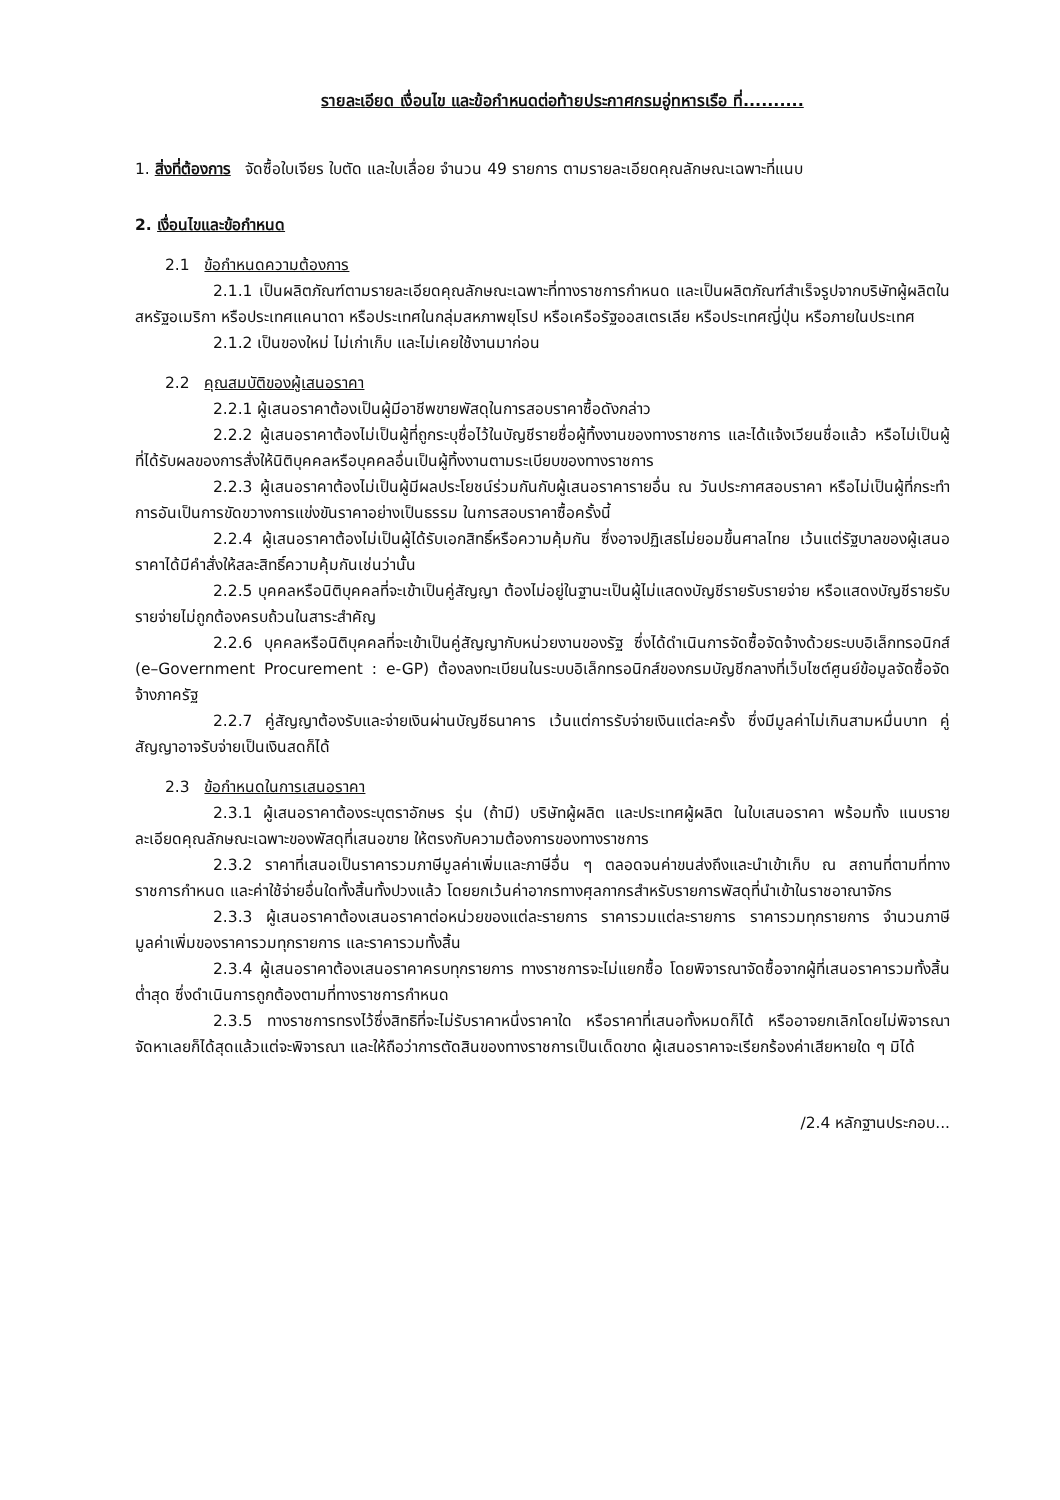รายละเอียด เงื่อนไข และข้อกำหนดต่อท้ายประกาศกรมอู่ทหารเรือ ที่..........
1. สิ่งที่ต้องการ จัดซื้อใบเจียร ใบตัด และใบเลื่อย จำนวน 49 รายการ ตามรายละเอียดคุณลักษณะเฉพาะที่แนบ
2. เงื่อนไขและข้อกำหนด
2.1 ข้อกำหนดความต้องการ
2.1.1 เป็นผลิตภัณฑ์ตามรายละเอียดคุณลักษณะเฉพาะที่ทางราชการกำหนด และเป็นผลิตภัณฑ์สำเร็จรูปจากบริษัทผู้ผลิตในสหรัฐอเมริกา หรือประเทศแคนาดา หรือประเทศในกลุ่มสหภาพยุโรป หรือเครือรัฐออสเตรเลีย หรือประเทศญี่ปุ่น หรือภายในประเทศ
2.1.2 เป็นของใหม่ ไม่เก่าเก็บ และไม่เคยใช้งานมาก่อน
2.2 คุณสมบัติของผู้เสนอราคา
2.2.1 ผู้เสนอราคาต้องเป็นผู้มีอาชีพขายพัสดุในการสอบราคาซื้อดังกล่าว
2.2.2 ผู้เสนอราคาต้องไม่เป็นผู้ที่ถูกระบุชื่อไว้ในบัญชีรายชื่อผู้ทิ้งงานของทางราชการ และได้แจ้งเวียนชื่อแล้ว หรือไม่เป็นผู้ที่ได้รับผลของการสั่งให้นิติบุคคลหรือบุคคลอื่นเป็นผู้ทิ้งงานตามระเบียบของทางราชการ
2.2.3 ผู้เสนอราคาต้องไม่เป็นผู้มีผลประโยชน์ร่วมกันกับผู้เสนอราคารายอื่น ณ วันประกาศสอบราคา หรือไม่เป็นผู้ที่กระทำการอันเป็นการขัดขวางการแข่งขันราคาอย่างเป็นธรรม ในการสอบราคาซื้อครั้งนี้
2.2.4 ผู้เสนอราคาต้องไม่เป็นผู้ได้รับเอกสิทธิ์หรือความคุ้มกัน ซึ่งอาจปฏิเสธไม่ยอมขึ้นศาลไทย เว้นแต่รัฐบาลของผู้เสนอราคาได้มีคำสั่งให้สละสิทธิ์ความคุ้มกันเช่นว่านั้น
2.2.5 บุคคลหรือนิติบุคคลที่จะเข้าเป็นคู่สัญญา ต้องไม่อยู่ในฐานะเป็นผู้ไม่แสดงบัญชีรายรับรายจ่าย หรือแสดงบัญชีรายรับรายจ่ายไม่ถูกต้องครบถ้วนในสาระสำคัญ
2.2.6 บุคคลหรือนิติบุคคลที่จะเข้าเป็นคู่สัญญากับหน่วยงานของรัฐ ซึ่งได้ดำเนินการจัดซื้อจัดจ้างด้วยระบบอิเล็กทรอนิกส์ (e–Government Procurement : e-GP) ต้องลงทะเบียนในระบบอิเล็กทรอนิกส์ของกรมบัญชีกลางที่เว็บไซต์ศูนย์ข้อมูลจัดซื้อจัดจ้างภาครัฐ
2.2.7 คู่สัญญาต้องรับและจ่ายเงินผ่านบัญชีธนาคาร เว้นแต่การรับจ่ายเงินแต่ละครั้ง ซึ่งมีมูลค่าไม่เกินสามหมื่นบาท คู่สัญญาอาจรับจ่ายเป็นเงินสดก็ได้
2.3 ข้อกำหนดในการเสนอราคา
2.3.1 ผู้เสนอราคาต้องระบุตราอักษร รุ่น (ถ้ามี) บริษัทผู้ผลิต และประเทศผู้ผลิต ในใบเสนอราคา พร้อมทั้ง แนบรายละเอียดคุณลักษณะเฉพาะของพัสดุที่เสนอขาย ให้ตรงกับความต้องการของทางราชการ
2.3.2 ราคาที่เสนอเป็นราคารวมภาษีมูลค่าเพิ่มและภาษีอื่น ๆ ตลอดจนค่าขนส่งถึงและนำเข้าเก็บ ณ สถานที่ตามที่ทางราชการกำหนด และค่าใช้จ่ายอื่นใดทั้งสิ้นทั้งปวงแล้ว โดยยกเว้นค่าอากรทางศุลกากรสำหรับรายการพัสดุที่นำเข้าในราชอาณาจักร
2.3.3 ผู้เสนอราคาต้องเสนอราคาต่อหน่วยของแต่ละรายการ ราคารวมแต่ละรายการ ราคารวมทุกรายการ จำนวนภาษีมูลค่าเพิ่มของราคารวมทุกรายการ และราคารวมทั้งสิ้น
2.3.4 ผู้เสนอราคาต้องเสนอราคาครบทุกรายการ ทางราชการจะไม่แยกซื้อ โดยพิจารณาจัดซื้อจากผู้ที่เสนอราคารวมทั้งสิ้นต่ำสุด ซึ่งดำเนินการถูกต้องตามที่ทางราชการกำหนด
2.3.5 ทางราชการทรงไว้ซึ่งสิทธิที่จะไม่รับราคาหนึ่งราคาใด หรือราคาที่เสนอทั้งหมดก็ได้ หรืออาจยกเลิกโดยไม่พิจารณาจัดหาเลยก็ได้สุดแล้วแต่จะพิจารณา และให้ถือว่าการตัดสินของทางราชการเป็นเด็ดขาด ผู้เสนอราคาจะเรียกร้องค่าเสียหายใด ๆ มิได้
/2.4 หลักฐานประกอบ...